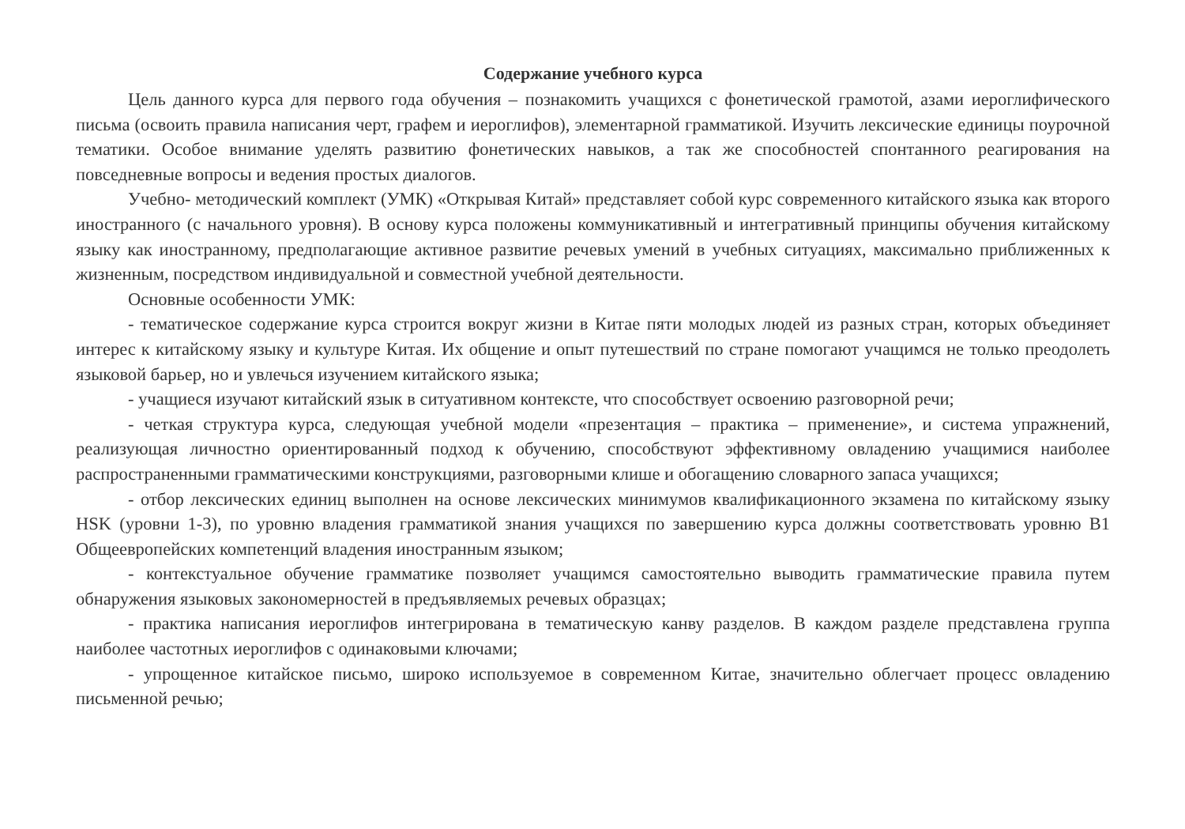Содержание учебного курса
Цель данного курса для первого года обучения – познакомить учащихся с фонетической грамотой, азами иероглифического письма (освоить правила написания черт, графем и иероглифов), элементарной грамматикой. Изучить лексические единицы поурочной тематики. Особое внимание уделять развитию фонетических навыков, а так же способностей спонтанного реагирования на повседневные вопросы и ведения простых диалогов.
Учебно- методический комплект (УМК) «Открывая Китай» представляет собой курс современного китайского языка как второго иностранного (с начального уровня). В основу курса положены коммуникативный и интегративный принципы обучения китайскому языку как иностранному, предполагающие активное развитие речевых умений в учебных ситуациях, максимально приближенных к жизненным, посредством индивидуальной и совместной учебной деятельности.
Основные особенности УМК:
- тематическое содержание курса строится вокруг жизни в Китае пяти молодых людей из разных стран, которых объединяет интерес к китайскому языку и культуре Китая. Их общение и опыт путешествий по стране помогают учащимся не только преодолеть языковой барьер, но и увлечься изучением китайского языка;
- учащиеся изучают китайский язык в ситуативном контексте, что способствует освоению разговорной речи;
- четкая структура курса, следующая учебной модели «презентация – практика – применение», и система упражнений, реализующая личностно ориентированный подход к обучению, способствуют эффективному овладению учащимися наиболее распространенными грамматическими конструкциями, разговорными клише и обогащению словарного запаса учащихся;
- отбор лексических единиц выполнен на основе лексических минимумов квалификационного экзамена по китайскому языку HSK (уровни 1-3), по уровню владения грамматикой знания учащихся по завершению курса должны соответствовать уровню В1 Общеевропейских компетенций владения иностранным языком;
- контекстуальное обучение грамматике позволяет учащимся самостоятельно выводить грамматические правила путем обнаружения языковых закономерностей в предъявляемых речевых образцах;
- практика написания иероглифов интегрирована в тематическую канву разделов. В каждом разделе представлена группа наиболее частотных иероглифов с одинаковыми ключами;
- упрощенное китайское письмо, широко используемое в современном Китае, значительно облегчает процесс овладению письменной речью;